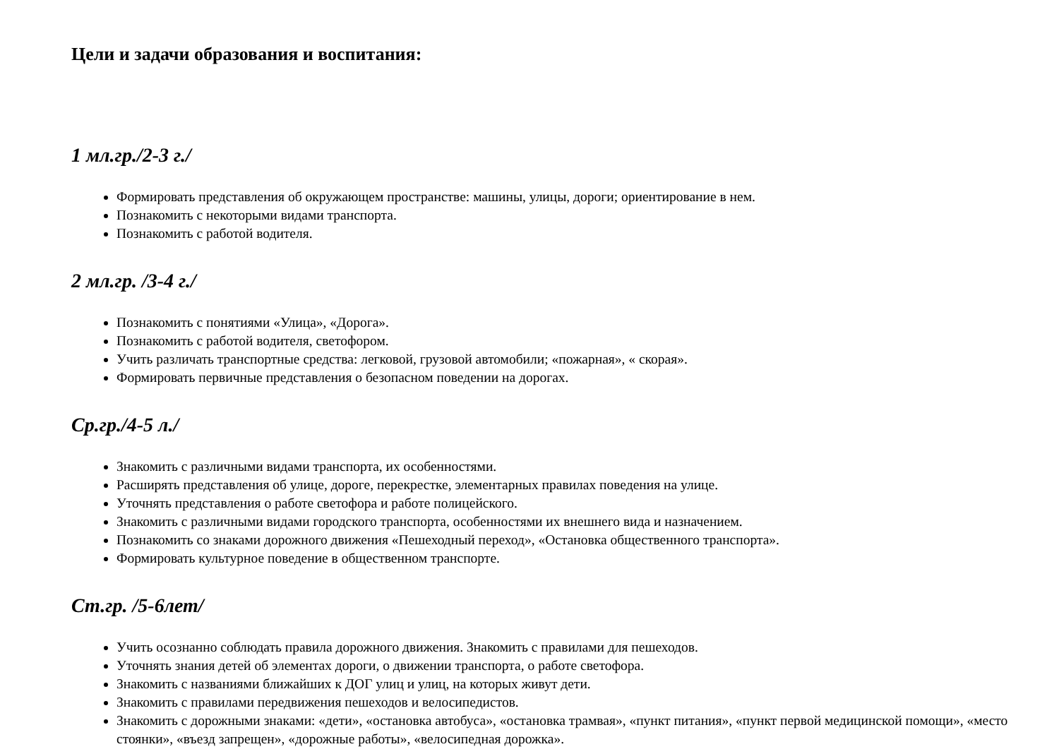Цели и задачи образования и воспитания:
1 мл.гр./2-3 г./
Формировать представления об окружающем пространстве: машины, улицы, дороги; ориентирование в нем.
Познакомить с некоторыми видами транспорта.
Познакомить с работой водителя.
2 мл.гр. /3-4 г./
Познакомить с понятиями «Улица», «Дорога».
Познакомить с работой водителя, светофором.
Учить различать транспортные средства: легковой, грузовой автомобили; «пожарная», « скорая».
Формировать первичные представления о безопасном поведении на дорогах.
Ср.гр./4-5 л./
Знакомить с различными видами транспорта, их особенностями.
Расширять представления об улице, дороге, перекрестке, элементарных правилах поведения на улице.
Уточнять представления о работе светофора и работе полицейского.
Знакомить с различными видами городского транспорта, особенностями их внешнего вида и назначением.
Познакомить со знаками дорожного движения «Пешеходный переход», «Остановка общественного транспорта».
Формировать культурное поведение в общественном транспорте.
Ст.гр. /5-6лет/
Учить осознанно соблюдать правила дорожного движения. Знакомить с правилами для пешеходов.
Уточнять знания детей об элементах дороги, о движении транспорта, о работе светофора.
Знакомить с названиями ближайших к ДОГ улиц и улиц, на которых живут дети.
Знакомить с правилами передвижения пешеходов и велосипедистов.
Знакомить с дорожными знаками: «дети», «остановка автобуса», «остановка трамвая», «пункт питания», «пункт первой медицинской помощи», «место стоянки», «въезд запрещен», «дорожные работы», «велосипедная дорожка».